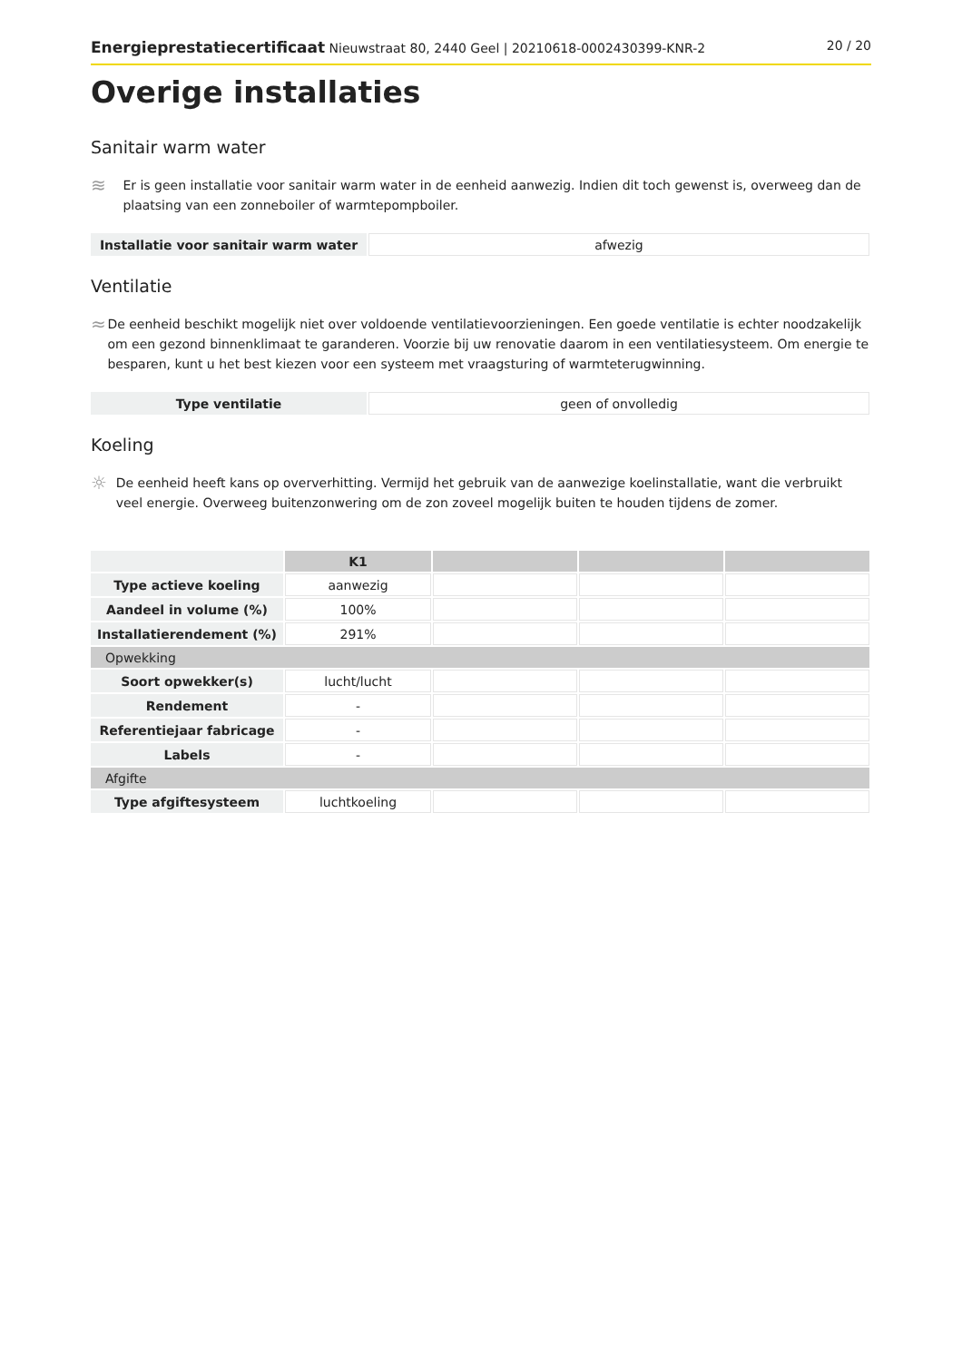Energieprestatiecertificaat Nieuwstraat 80, 2440 Geel | 20210618-0002430399-KNR-2 20 / 20
Overige installaties
Sanitair warm water
≋
Er is geen installatie voor sanitair warm water in de eenheid aanwezig. Indien dit toch gewenst is, overweeg dan de plaatsing van een zonneboiler of warmtepompboiler.
| Installatie voor sanitair warm water | afwezig |
Ventilatie
≈
De eenheid beschikt mogelijk niet over voldoende ventilatievoorzieningen. Een goede ventilatie is echter noodzakelijk om een gezond binnenklimaat te garanderen. Voorzie bij uw renovatie daarom in een ventilatiesysteem. Om energie te besparen, kunt u het best kiezen voor een systeem met vraagsturing of warmteterugwinning.
| Type ventilatie | geen of onvolledig |
Koeling
☼
De eenheid heeft kans op oververhitting. Vermijd het gebruik van de aanwezige koelinstallatie, want die verbruikt veel energie. Overweeg buitenzonwering om de zon zoveel mogelijk buiten te houden tijdens de zomer.
| | K1 | | | |
| Type actieve koeling | aanwezig | | | |
| Aandeel in volume (%) | 100% | | | |
| Installatierendement (%) | 291% | | | |
| Opwekking | | | | |
| Soort opwekker(s) | lucht/lucht | | | |
| Rendement | - | | | |
| Referentiejaar fabricage | - | | | |
| Labels | - | | | |
| Afgifte | | | | |
| Type afgiftesysteem | luchtkoeling | | | |